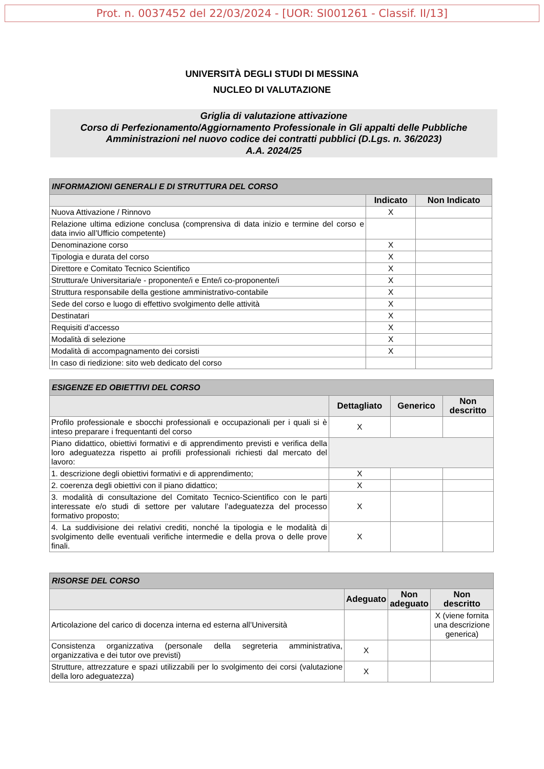Prot. n. 0037452 del 22/03/2024 - [UOR: SI001261 - Classif. II/13]
UNIVERSITÀ DEGLI STUDI DI MESSINA
NUCLEO DI VALUTAZIONE
Griglia di valutazione attivazione
Corso di Perfezionamento/Aggiornamento Professionale in Gli appalti delle Pubbliche Amministrazioni nel nuovo codice dei contratti pubblici (D.Lgs. n. 36/2023)
A.A. 2024/25
| INFORMAZIONI GENERALI E DI STRUTTURA DEL CORSO | | |
| --- | --- | --- |
| | Indicato | Non Indicato |
| Nuova Attivazione / Rinnovo | X | |
| Relazione ultima edizione conclusa (comprensiva di data inizio e termine del corso e data invio all’Ufficio competente) | | |
| Denominazione corso | X | |
| Tipologia e durata del corso | X | |
| Direttore e Comitato Tecnico Scientifico | X | |
| Struttura/e Universitaria/e - proponente/i e Ente/i co-proponente/i | X | |
| Struttura responsabile della gestione amministrativo-contabile | X | |
| Sede del corso e luogo di effettivo svolgimento delle attività | X | |
| Destinatari | X | |
| Requisiti d’accesso | X | |
| Modalità di selezione | X | |
| Modalità di accompagnamento dei corsisti | X | |
| In caso di riedizione: sito web dedicato del corso | | |
| ESIGENZE ED OBIETTIVI DEL CORSO | | | |
| --- | --- | --- | --- |
| | Dettagliato | Generico | Non descritto |
| Profilo professionale e sbocchi professionali e occupazionali per i quali si è inteso preparare i frequentanti del corso | X | | |
| Piano didattico, obiettivi formativi e di apprendimento previsti e verifica della loro adeguatezza rispetto ai profili professionali richiesti dal mercato del lavoro: | | | |
| 1. descrizione degli obiettivi formativi e di apprendimento; | X | | |
| 2. coerenza degli obiettivi con il piano didattico; | X | | |
| 3. modalità di consultazione del Comitato Tecnico-Scientifico con le parti interessate e/o studi di settore per valutare l’adeguatezza del processo formativo proposto; | X | | |
| 4. La suddivisione dei relativi crediti, nonché la tipologia e le modalità di svolgimento delle eventuali verifiche intermedie e della prova o delle prove finali. | X | | |
| RISORSE DEL CORSO | | | |
| --- | --- | --- | --- |
| | Adeguato | Non adeguato | Non descritto |
| Articolazione del carico di docenza interna ed esterna all’Università | | | X (viene fornita una descrizione generica) |
| Consistenza organizzativa (personale della segreteria amministrativa, organizzativa e dei tutor ove previsti) | X | | |
| Strutture, attrezzature e spazi utilizzabili per lo svolgimento dei corsi (valutazione della loro adeguatezza) | X | | |